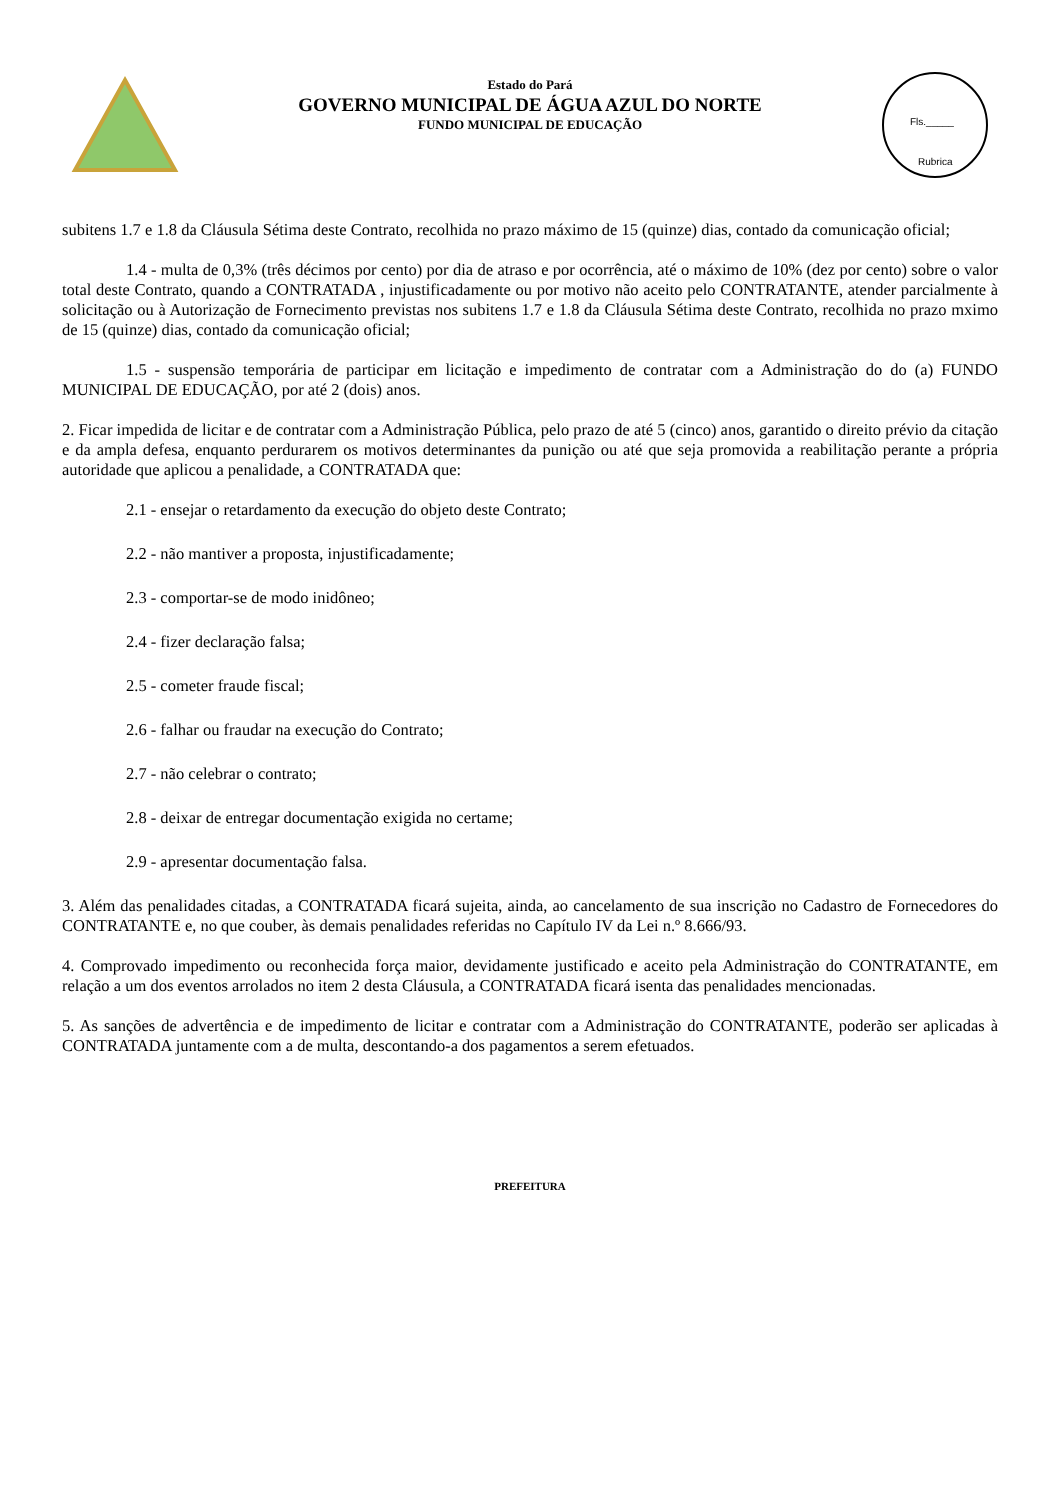Estado do Pará
GOVERNO MUNICIPAL DE ÁGUA AZUL DO NORTE
FUNDO MUNICIPAL DE EDUCAÇÃO
Fls._____
Rubrica
subitens 1.7 e 1.8 da Cláusula Sétima deste Contrato, recolhida no prazo máximo de 15 (quinze) dias, contado da comunicação oficial;
1.4 - multa de 0,3% (três décimos por cento) por dia de atraso e por ocorrência, até o máximo de 10% (dez por cento) sobre o valor total deste Contrato, quando a CONTRATADA , injustificadamente ou por motivo não aceito pelo CONTRATANTE, atender parcialmente à solicitação ou à Autorização de Fornecimento previstas nos subitens 1.7 e 1.8 da Cláusula Sétima deste Contrato, recolhida no prazo mximo de 15 (quinze) dias, contado da comunicação oficial;
1.5 - suspensão temporária de participar em licitação e impedimento de contratar com a Administração do do (a) FUNDO MUNICIPAL DE EDUCAÇÃO, por até 2 (dois) anos.
2. Ficar impedida de licitar e de contratar com a Administração Pública, pelo prazo de até 5 (cinco) anos, garantido o direito prévio da citação e da ampla defesa, enquanto perdurarem os motivos determinantes da punição ou até que seja promovida a reabilitação perante a própria autoridade que aplicou a penalidade, a CONTRATADA que:
2.1 - ensejar o retardamento da execução do objeto deste Contrato;
2.2 - não mantiver a proposta, injustificadamente;
2.3 - comportar-se de modo inidôneo;
2.4 - fizer declaração falsa;
2.5 - cometer fraude fiscal;
2.6 - falhar ou fraudar na execução do Contrato;
2.7 - não celebrar o contrato;
2.8 - deixar de entregar documentação exigida no certame;
2.9 - apresentar documentação falsa.
3. Além das penalidades citadas, a CONTRATADA ficará sujeita, ainda, ao cancelamento de sua inscrição no Cadastro de Fornecedores do CONTRATANTE e, no que couber, às demais penalidades referidas no Capítulo IV da Lei n.º 8.666/93.
4. Comprovado impedimento ou reconhecida força maior, devidamente justificado e aceito pela Administração do CONTRATANTE, em relação a um dos eventos arrolados no item 2 desta Cláusula, a CONTRATADA ficará isenta das penalidades mencionadas.
5. As sanções de advertência e de impedimento de licitar e contratar com a Administração do CONTRATANTE, poderão ser aplicadas à CONTRATADA juntamente com a de multa, descontando-a dos pagamentos a serem efetuados.
PREFEITURA